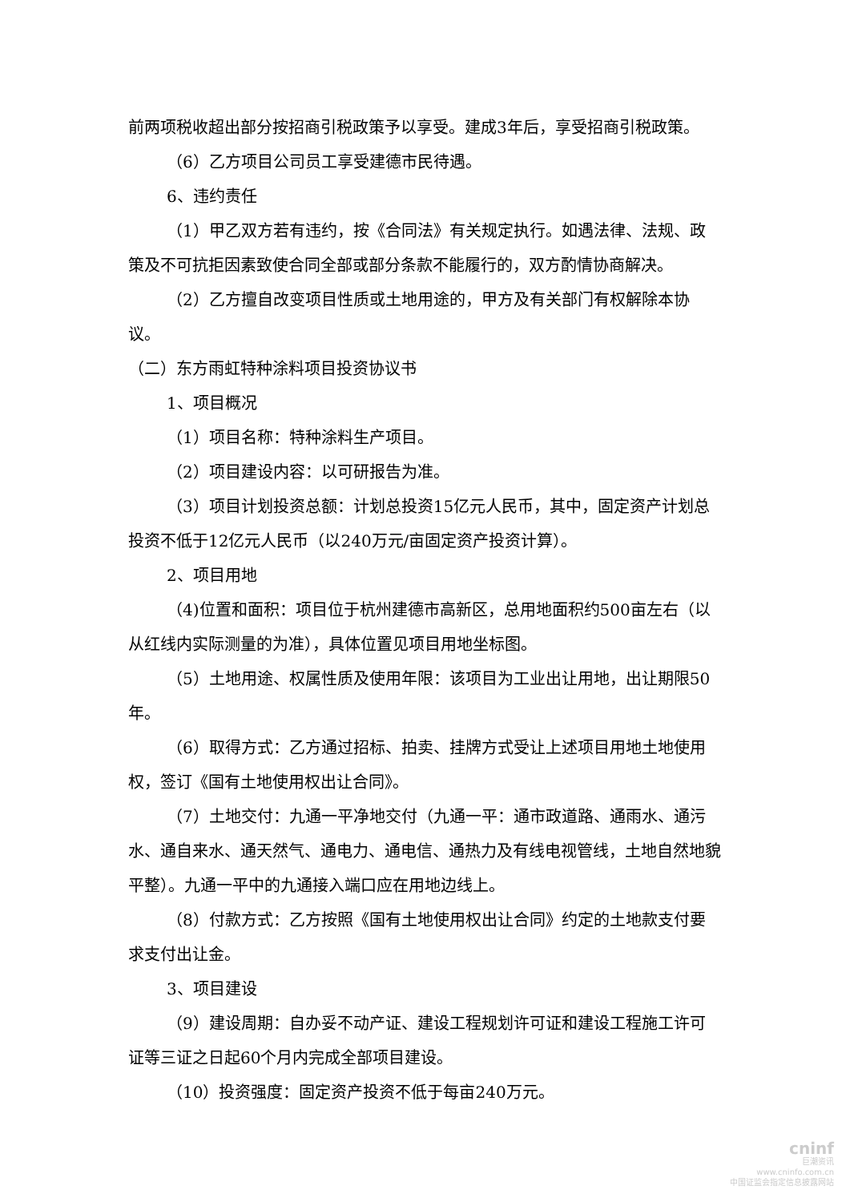前两项税收超出部分按招商引税政策予以享受。建成3年后，享受招商引税政策。
（6）乙方项目公司员工享受建德市民待遇。
6、违约责任
（1）甲乙双方若有违约，按《合同法》有关规定执行。如遇法律、法规、政策及不可抗拒因素致使合同全部或部分条款不能履行的，双方酌情协商解决。
（2）乙方擅自改变项目性质或土地用途的，甲方及有关部门有权解除本协议。
（二）东方雨虹特种涂料项目投资协议书
1、项目概况
（1）项目名称：特种涂料生产项目。
（2）项目建设内容：以可研报告为准。
（3）项目计划投资总额：计划总投资15亿元人民币，其中，固定资产计划总投资不低于12亿元人民币（以240万元/亩固定资产投资计算）。
2、项目用地
（4)位置和面积：项目位于杭州建德市高新区，总用地面积约500亩左右（以从红线内实际测量的为准），具体位置见项目用地坐标图。
（5）土地用途、权属性质及使用年限：该项目为工业出让用地，出让期限50年。
（6）取得方式：乙方通过招标、拍卖、挂牌方式受让上述项目用地土地使用权，签订《国有土地使用权出让合同》。
（7）土地交付：九通一平净地交付（九通一平：通市政道路、通雨水、通污水、通自来水、通天然气、通电力、通电信、通热力及有线电视管线，土地自然地貌平整）。九通一平中的九通接入端口应在用地边线上。
（8）付款方式：乙方按照《国有土地使用权出让合同》约定的土地款支付要求支付出让金。
3、项目建设
（9）建设周期：自办妥不动产证、建设工程规划许可证和建设工程施工许可证等三证之日起60个月内完成全部项目建设。
（10）投资强度：固定资产投资不低于每亩240万元。
cninf
巨潮资讯
www.cninfo.com.cn
中国证监会指定信息披露网站